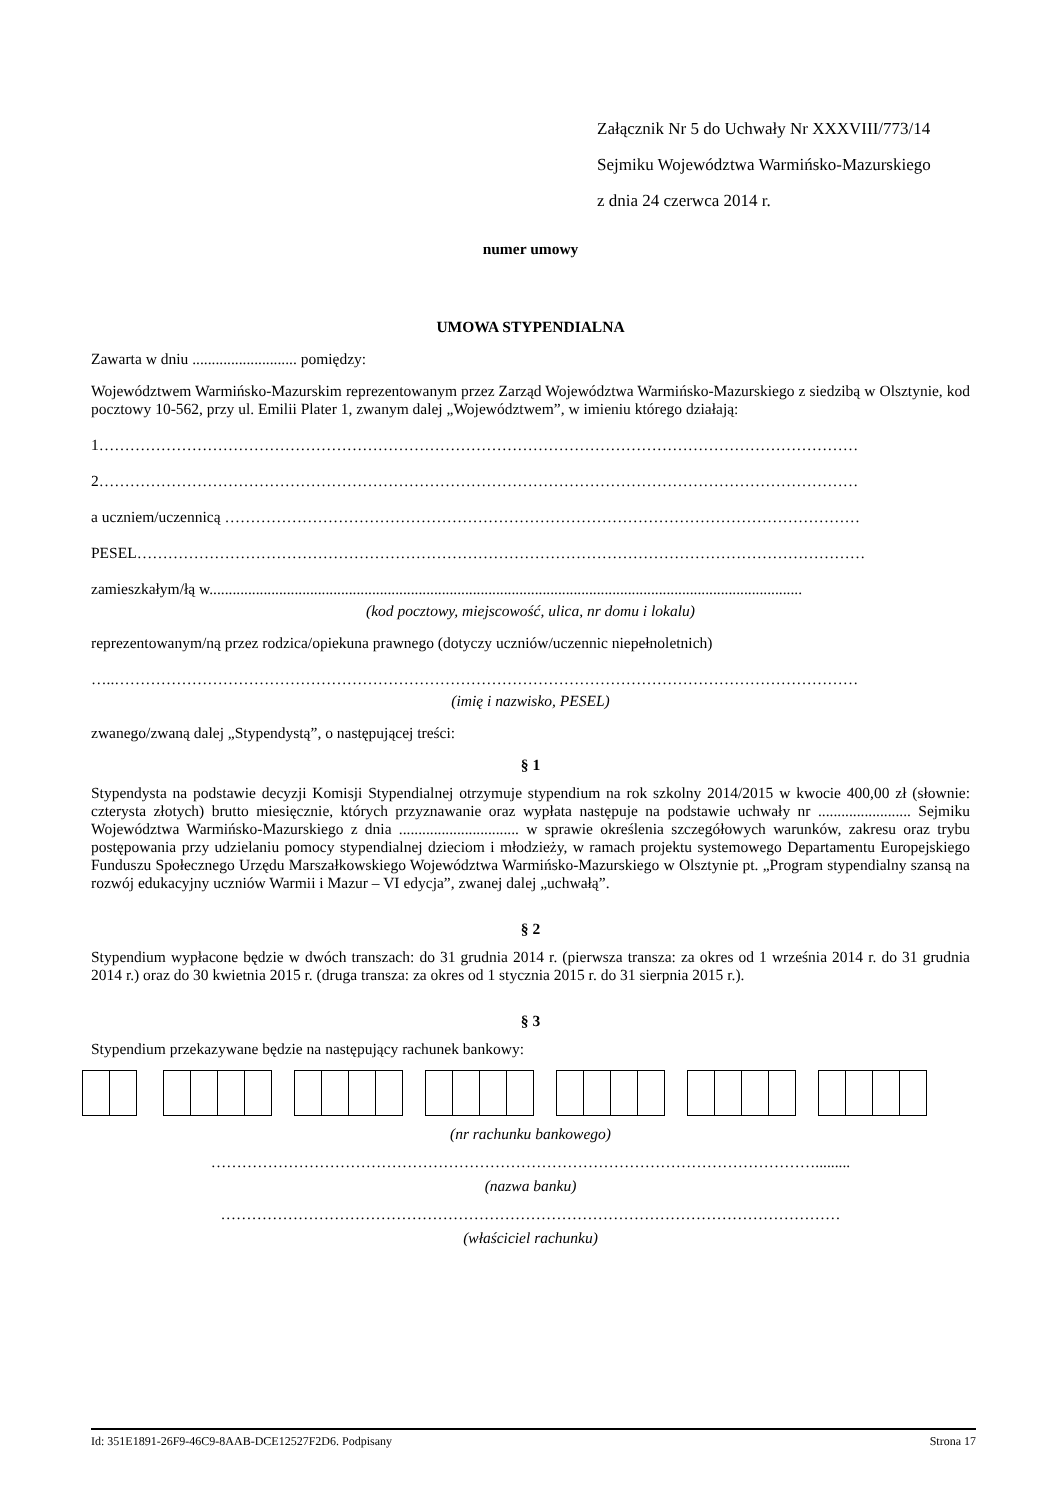Załącznik Nr 5 do Uchwały Nr XXXVIII/773/14
Sejmiku Województwa Warmińsko-Mazurskiego
z dnia 24 czerwca 2014 r.
numer umowy
UMOWA STYPENDIALNA
Zawarta w dniu ........................... pomiędzy:
Województwem Warmińsko-Mazurskim reprezentowanym przez Zarząd Województwa Warmińsko-Mazurskiego z siedzibą w Olsztynie, kod pocztowy 10-562, przy ul. Emilii Plater 1, zwanym dalej „Województwem”, w imieniu którego działają:
1…………………………………………………………………………………………………………………………………
2…………………………………………………………………………………………………………………………………
a uczniem/uczennicą ……………………………………………………………………………………………………………
PESEL……………………………………………………………………………………………………………………………
zamieszkałym/łą w.........................................................................................................................................................
(kod pocztowy, miejscowość, ulica, nr domu i lokalu)
reprezentowanym/ną przez rodzica/opiekuna prawnego (dotyczy uczniów/uczennic niepełnoletnich)
…..………………………………………………………………………………………………………………………………
(imię i nazwisko, PESEL)
zwanego/zwaną dalej „Stypendystą”, o następującej treści:
§ 1
Stypendysta na podstawie decyzji Komisji Stypendialnej otrzymuje stypendium na rok szkolny 2014/2015 w kwocie 400,00 zł (słownie: czterysta złotych) brutto miesięcznie, których przyznawanie oraz wypłata następuje na podstawie uchwały nr ........................ Sejmiku Województwa Warmińsko-Mazurskiego z dnia ............................... w sprawie określenia szczegółowych warunków, zakresu oraz trybu postępowania przy udzielaniu pomocy stypendialnej dzieciom i młodzieży, w ramach projektu systemowego Departamentu Europejskiego Funduszu Społecznego Urzędu Marszałkowskiego Województwa Warmińsko-Mazurskiego w Olsztynie pt. „Program stypendialny szansą na rozwój edukacyjny uczniów Warmii i Mazur – VI edycja”, zwanej dalej „uchwałą”.
§ 2
Stypendium wypłacone będzie w dwóch transzach: do 31 grudnia 2014 r. (pierwsza transza: za okres od 1 września 2014 r. do 31 grudnia 2014 r.) oraz do 30 kwietnia 2015 r. (druga transza: za okres od 1 stycznia 2015 r. do 31 sierpnia 2015 r.).
§ 3
Stypendium przekazywane będzie na następujący rachunek bankowy:
(nr rachunku bankowego)
……………………………………………………………………………………………………….........
(nazwa banku)
…………………………………………………………………………………………………………
(właściciel rachunku)
Id: 351E1891-26F9-46C9-8AAB-DCE12527F2D6. Podpisany Strona 17